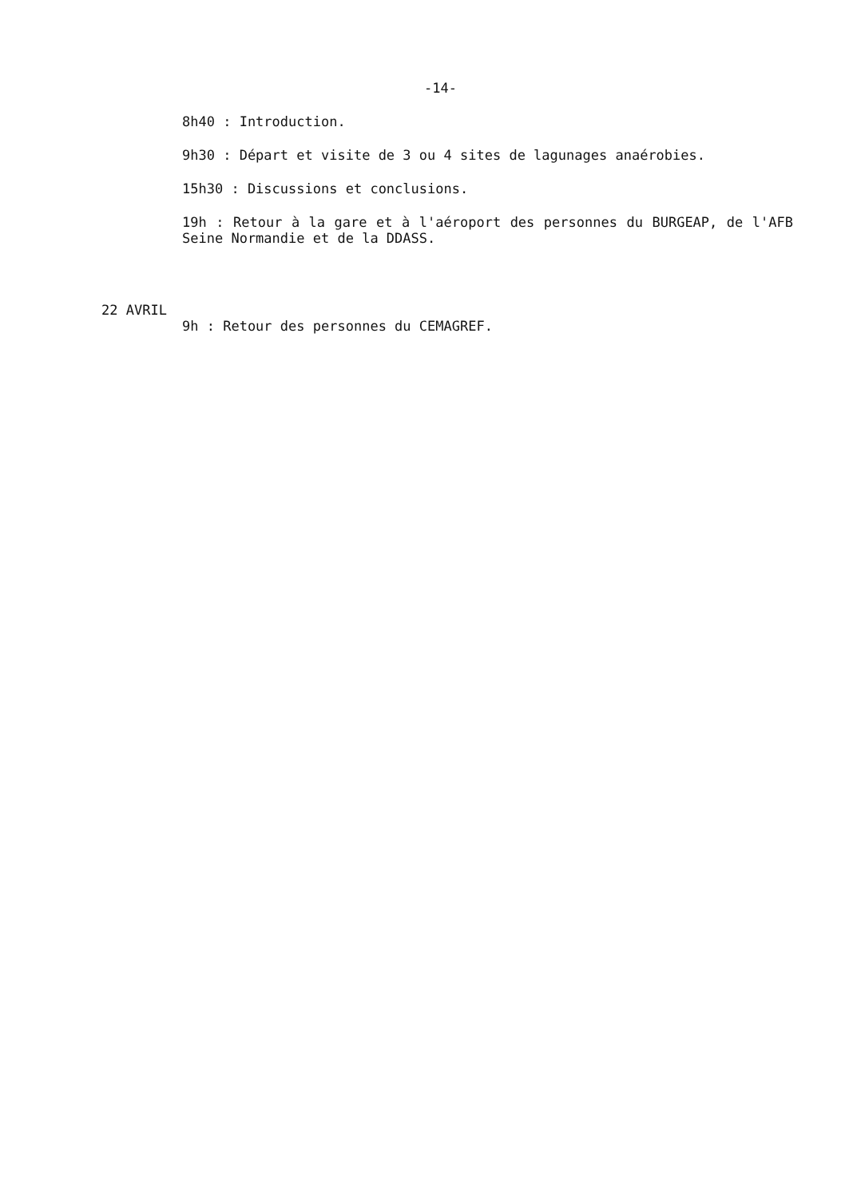-14-
8h40 : Introduction.
9h30 : Départ et visite de 3 ou 4 sites de lagunages anaérobies.
15h30 : Discussions et conclusions.
19h : Retour à la gare et à l'aéroport des personnes du BURGEAP, de l'AFB Seine Normandie et de la DDASS.
22 AVRIL
9h : Retour des personnes du CEMAGREF.